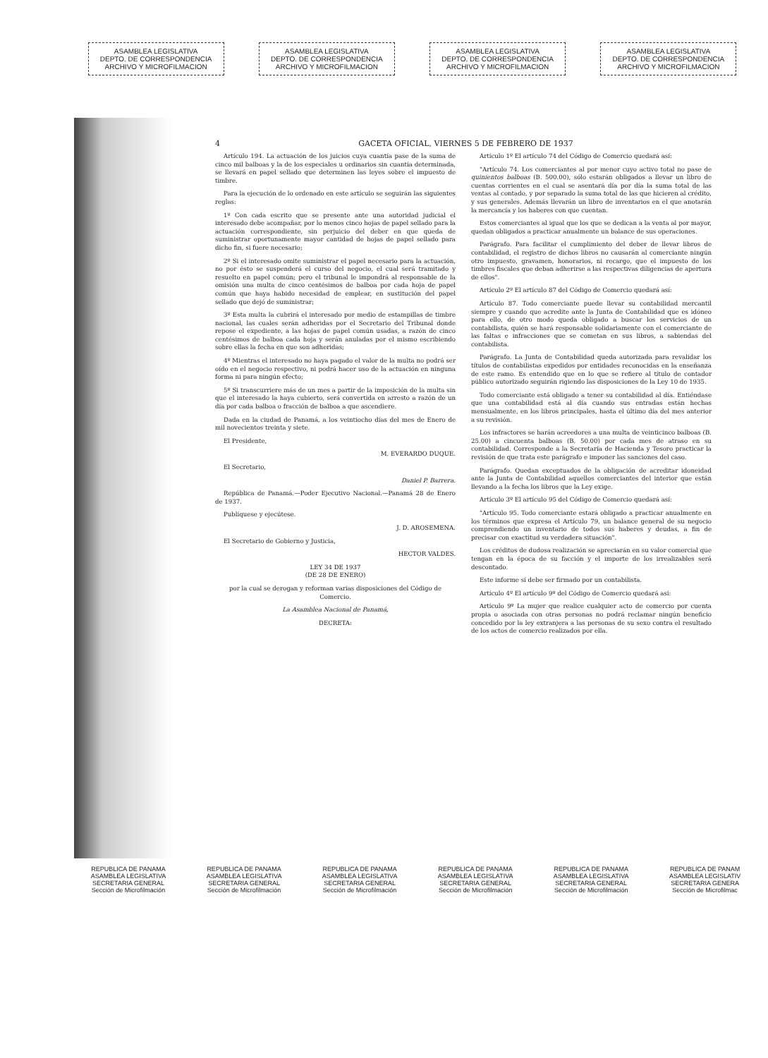ASAMBLEA LEGISLATIVA
DEPTO. DE CORRESPONDENCIA
ARCHIVO Y MICROFILMACION
ASAMBLEA LEGISLATIVA
DEPTO. DE CORRESPONDENCIA
ARCHIVO Y MICROFILMACION
ASAMBLEA LEGISLATIVA
DEPTO. DE CORRESPONDENCIA
ARCHIVO Y MICROFILMACION
ASAMBLEA LEGISLATIVA
DEPTO. DE CORRESPONDENCIA
ARCHIVO Y MICROFILMACION
4 GACETA OFICIAL, VIERNES 5 DE FEBRERO DE 1937
Artículo 194. La actuación de los juicios cuya cuantía pase de la suma de cinco mil balboas y la de los especiales u ordinarios sin cuantía determinada, se llevará en papel sellado que determinen las leyes sobre el impuesto de timbre.
Para la ejecución de lo ordenado en este artículo se seguirán las siguientes reglas:
1º Con cada escrito que se presente ante una autoridad judicial el interesado debe acompañar, por lo menos cinco hojas de papel sellado para la actuación correspondiente, sin perjuicio del deber en que queda de suministrar oportunamente mayor cantidad de hojas de papel sellado para dicho fin, si fuere necesario;
2º Si el interesado omite suministrar el papel necesario para la actuación, no por ésto se suspenderá el curso del negocio, el cual será tramitado y resuelto en papel común; pero el tribunal le impondrá al responsable de la omisión una multa de cinco centésimos de balboa por cada hoja de papel común que haya habido necesidad de emplear, en sustitución del papel sellado que dejó de suministrar;
3º Esta multa la cubrirá el interesado por medio de estampillas de timbre nacional, las cuales serán adheridas por el Secretario del Tribunal donde repose el expediente, a las hojas de papel común usadas, a razón de cinco centésimos de balboa cada hoja y serán anuladas por el mismo escribiendo sobre ellas la fecha en que son adheridas;
4º Mientras el interesado no haya pagado el valor de la multa no podrá ser oído en el negocio respectivo, ni podrá hacer uso de la actuación en ninguna forma ni para ningún efecto;
5º Si transcurriere más de un mes a partir de la imposición de la multa sin que el interesado la haya cubierto, será convertida en arresto a razón de un día por cada balboa o fracción de balboa a que ascendiere.
Dada en la ciudad de Panamá, a los veintiocho días del mes de Enero de mil novecientos treinta y siete.
El Presidente,
M. EVERARDO DUQUE.
El Secretario,
Daniel P. Barrera.
República de Panamá.—Poder Ejecutivo Nacional.—Panamá 28 de Enero de 1937.
Publíquese y ejecútese.
J. D. AROSEMENA.
El Secretario de Gobierno y Justicia,
HECTOR VALDES.
LEY 34 DE 1937
(DE 28 DE ENERO)
por la cual se derogan y reforman varias disposiciones del Código de Comercio.
La Asamblea Nacional de Panamá,
DECRETA:
Artículo 1º El artículo 74 del Código de Comercio quedará así:
"Artículo 74. Los comerciantes al por menor cuyo activo total no pase de quinientos balboas (B. 500.00), sólo estarán obligados a llevar un libro de cuentas corrientes en el cual se asentará día por día la suma total de las ventas al contado, y por separado la suma total de las que hicieren al crédito, y sus generales. Además llevarán un libro de inventarios en el que anotarán la mercancía y los haberes con que cuentan.
Estos comerciantes al igual que los que se dedican a la venta al por mayor, quedan obligados a practicar anualmente un balance de sus operaciones.
Parágrafo. Para facilitar el cumplimiento del deber de llevar libros de contabilidad, el registro de dichos libros no causarán al comerciante ningún otro impuesto, gravamen, honorarios, ni recargo, que el impuesto de los timbres fiscales que deban adherirse a las respectivas diligencias de apertura de ellos".
Artículo 2º El artículo 87 del Código de Comercio quedará así:
Artículo 87. Todo comerciante puede llevar su contabilidad mercantil siempre y cuando que acredite ante la Junta de Contabilidad que es idóneo para ello, de otro modo queda obligado a buscar los servicios de un contabilista, quién se hará responsable solidariamente con el comerciante de las faltas e infracciones que se cometan en sus libros, a sabiendas del contabilista.
Parágrafo. La Junta de Contabilidad queda autorizada para revalidar los títulos de contabilistas expedidos por entidades reconocidas en la enseñanza de este ramo. Es entendido que en lo que se refiere al título de contador público autorizado seguirán rigiendo las disposiciones de la Ley 10 de 1935.
Todo comerciante está obligado a tener su contabilidad al día. Entiéndase que una contabilidad está al día cuando sus entradas están hechas mensualmente, en los libros principales, hasta el último día del mes anterior a su revisión.
Los infractores se harán acreedores a una multa de veinticinco balboas (B. 25.00) a cincuenta balboas (B. 50.00) por cada mes de atraso en su contabilidad. Corresponde a la Secretaría de Hacienda y Tesoro practicar la revisión de que trata este parágrafo e imponer las sanciones del caso.
Parágrafo. Quedan exceptuados de la obligación de acreditar idoneidad ante la Junta de Contabilidad aquellos comerciantes del interior que están llevando a la fecha los libros que la Ley exige.
Artículo 3º El artículo 95 del Código de Comercio quedará así:
"Artículo 95. Todo comerciante estará obligado a practicar anualmente en los términos que expresa el Artículo 79, un balance general de su negocio comprendiendo un inventario de todos sus haberes y deudas, a fin de precisar con exactitud su verdadera situación".
Los créditos de dudosa realización se apreciarán en su valor comercial que tengan en la época de su facción y el importe de los irrealizables será descontado.
Este informe sí debe ser firmado por un contabilista.
Artículo 4º El artículo 9º del Código de Comercio quedará así:
Artículo 9º La mujer que realice cualquier acto de comercio por cuenta propia o asociada con otras personas no podrá reclamar ningún beneficio concedido por la ley extranjera a las personas de su sexo contra el resultado de los actos de comercio realizados por ella.
REPUBLICA DE PANAMA
ASAMBLEA LEGISLATIVA
SECRETARIA GENERAL
Sección de Microfilmación
REPUBLICA DE PANAMA
ASAMBLEA LEGISLATIVA
SECRETARIA GENERAL
Sección de Microfilmación
REPUBLICA DE PANAMA
ASAMBLEA LEGISLATIVA
SECRETARIA GENERAL
Sección de Microfilmación
REPUBLICA DE PANAMA
ASAMBLEA LEGISLATIVA
SECRETARIA GENERAL
Sección de Microfilmación
REPUBLICA DE PANAMA
ASAMBLEA LEGISLATIVA
SECRETARIA GENERAL
Sección de Microfilmación
REPUBLICA DE PANAM
ASAMBLEA LEGISLATIV
SECRETARIA GENERA
Sección de Microfilmac